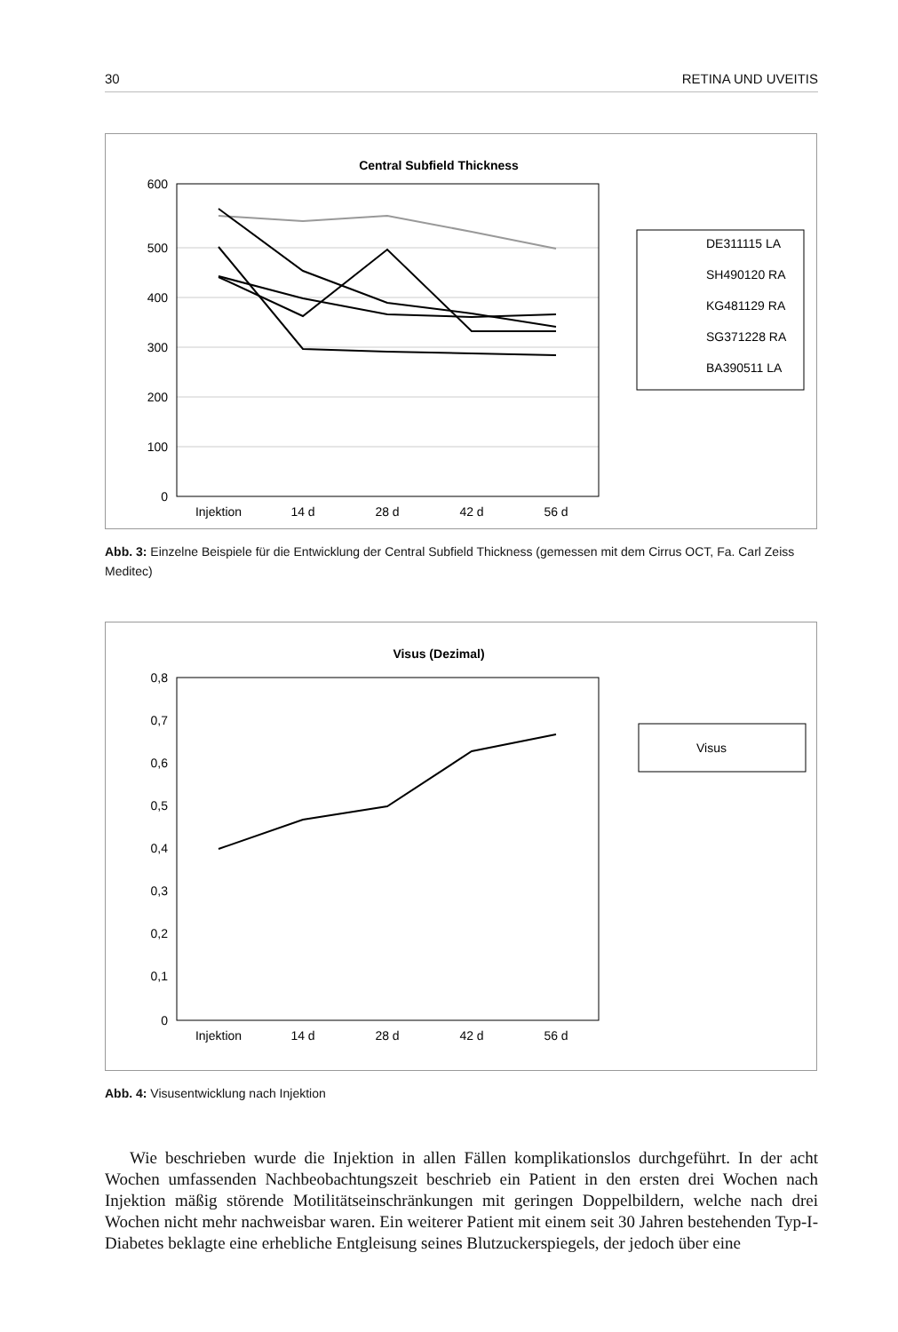30 RETINA UND UVEITIS
Central Subfield Thickness
600
500
400
300
200
100
0
Injektion
14 d
28 d
42 d
56 d
DE311115 LA
SH490120 RA
KG481129 RA
SG371228 RA
BA390511 LA
Abb. 3: Einzelne Beispiele für die Entwicklung der Central Subfield Thickness (gemessen mit dem Cirrus OCT, Fa. Carl Zeiss Meditec)
Visus (Dezimal)
0,8
0,7
0,6
0,5
0,4
0,3
0,2
0,1
0
Injektion
14 d
28 d
42 d
56 d
Visus
Abb. 4: Visusentwicklung nach Injektion
Wie beschrieben wurde die Injektion in allen Fällen komplikationslos durchgeführt. In der acht Wochen umfassenden Nachbeobachtungszeit beschrieb ein Patient in den ersten drei Wochen nach Injektion mäßig störende Motilitätseinschränkungen mit geringen Doppelbildern, welche nach drei Wochen nicht mehr nachweisbar waren. Ein weiterer Patient mit einem seit 30 Jahren bestehenden Typ-I-Diabetes beklagte eine erhebliche Entgleisung seines Blutzuckerspiegels, der jedoch über eine